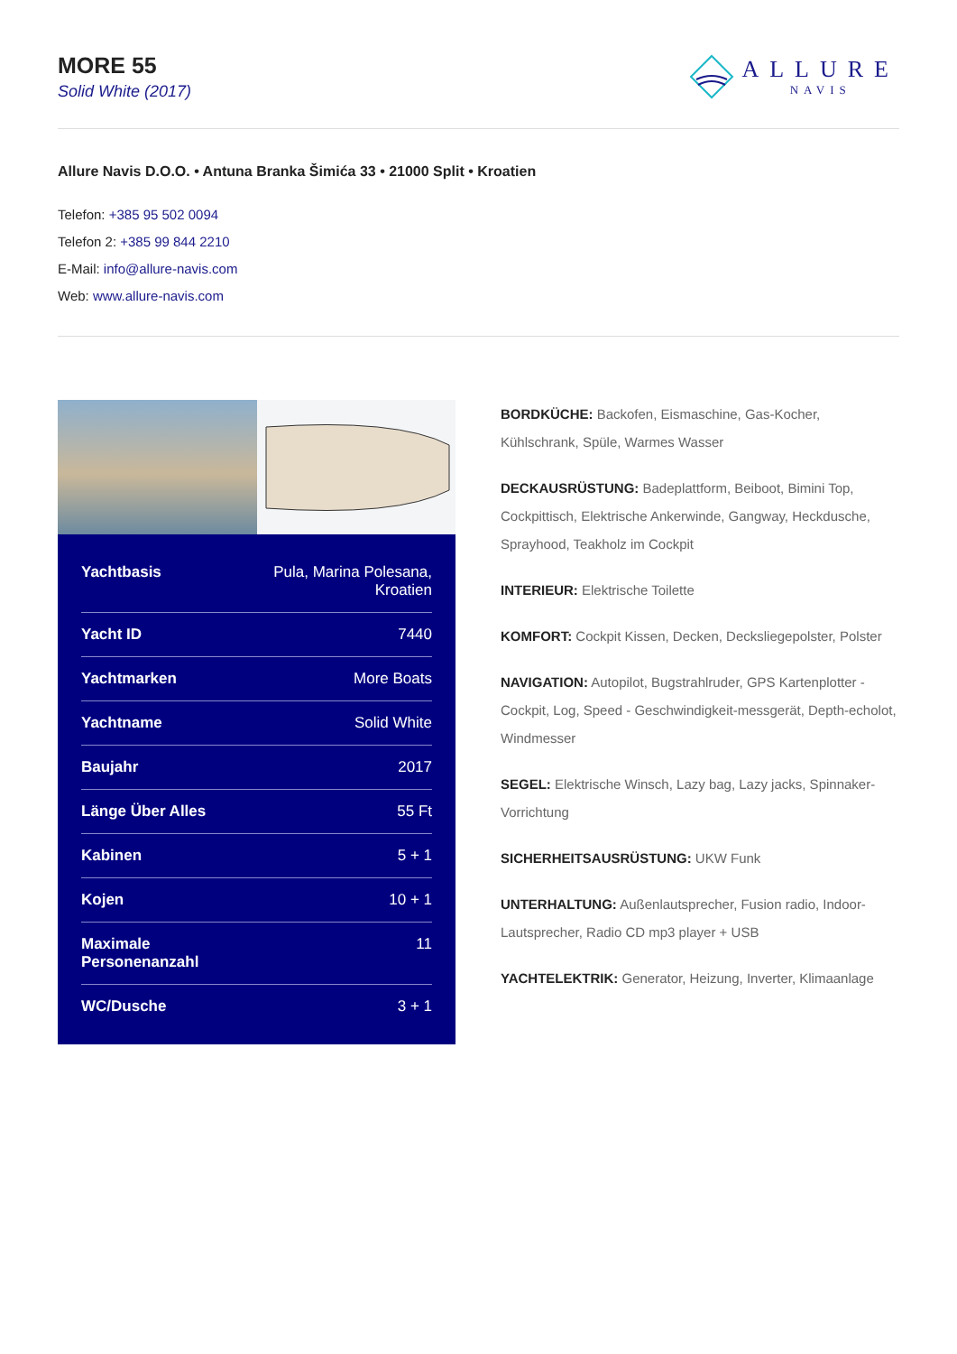MORE 55
Solid White (2017)
ALLURE
NAVIS
Allure Navis D.O.O. • Antuna Branka Šimića 33 • 21000 Split • Kroatien
Telefon: +385 95 502 0094
Telefon 2: +385 99 844 2210
E-Mail: info@allure-navis.com
Web: www.allure-navis.com
| Yachtbasis | Pula, Marina Polesana, Kroatien |
| Yacht ID | 7440 |
| Yachtmarken | More Boats |
| Yachtname | Solid White |
| Baujahr | 2017 |
| Länge Über Alles | 55 Ft |
| Kabinen | 5 + 1 |
| Kojen | 10 + 1 |
| Maximale Personenanzahl | 11 |
| WC/Dusche | 3 + 1 |
BORDKÜCHE: Backofen, Eismaschine, Gas-Kocher, Kühlschrank, Spüle, Warmes Wasser
DECKAUSRÜSTUNG: Badeplattform, Beiboot, Bimini Top, Cockpittisch, Elektrische Ankerwinde, Gangway, Heckdusche, Sprayhood, Teakholz im Cockpit
INTERIEUR: Elektrische Toilette
KOMFORT: Cockpit Kissen, Decken, Decksliegepolster, Polster
NAVIGATION: Autopilot, Bugstrahlruder, GPS Kartenplotter - Cockpit, Log, Speed - Geschwindigkeit-messgerät, Depth-echolot, Windmesser
SEGEL: Elektrische Winsch, Lazy bag, Lazy jacks, Spinnaker-Vorrichtung
SICHERHEITSAUSRÜSTUNG: UKW Funk
UNTERHALTUNG: Außenlautsprecher, Fusion radio, Indoor-Lautsprecher, Radio CD mp3 player + USB
YACHTELEKTRIK: Generator, Heizung, Inverter, Klimaanlage